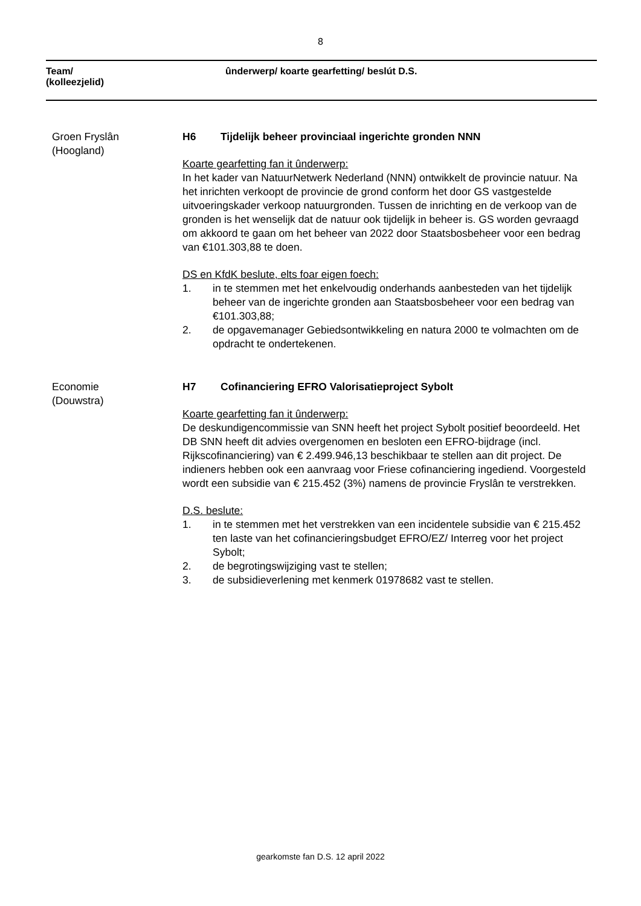8
Team/
(kolleezjelid)
ûnderwerp/ koarte gearfetting/ beslút D.S.
Groen Fryslân
(Hoogland)
H6 Tijdelijk beheer provinciaal ingerichte gronden NNN
Koarte gearfetting fan it ûnderwerp:
In het kader van NatuurNetwerk Nederland (NNN) ontwikkelt de provincie natuur. Na het inrichten verkoopt de provincie de grond conform het door GS vastgestelde uitvoeringskader verkoop natuurgronden. Tussen de inrichting en de verkoop van de gronden is het wenselijk dat de natuur ook tijdelijk in beheer is. GS worden gevraagd om akkoord te gaan om het beheer van 2022 door Staatsbosbeheer voor een bedrag van €101.303,88 te doen.
DS en KfdK beslute, elts foar eigen foech:
1. in te stemmen met het enkelvoudig onderhands aanbesteden van het tijdelijk beheer van de ingerichte gronden aan Staatsbosbeheer voor een bedrag van €101.303,88;
2. de opgavemanager Gebiedsontwikkeling en natura 2000 te volmachten om de opdracht te ondertekenen.
Economie
(Douwstra)
H7 Cofinanciering EFRO Valorisatieproject Sybolt
Koarte gearfetting fan it ûnderwerp:
De deskundigencommissie van SNN heeft het project Sybolt positief beoordeeld. Het DB SNN heeft dit advies overgenomen en besloten een EFRO-bijdrage (incl. Rijkscofinanciering) van € 2.499.946,13 beschikbaar te stellen aan dit project. De indieners hebben ook een aanvraag voor Friese cofinanciering ingediend. Voorgesteld wordt een subsidie van € 215.452 (3%) namens de provincie Fryslân te verstrekken.
D.S. beslute:
1. in te stemmen met het verstrekken van een incidentele subsidie van € 215.452 ten laste van het cofinancieringsbudget EFRO/EZ/ Interreg voor het project Sybolt;
2. de begrotingswijziging vast te stellen;
3. de subsidieverlening met kenmerk 01978682 vast te stellen.
gearkomste fan D.S. 12 april 2022